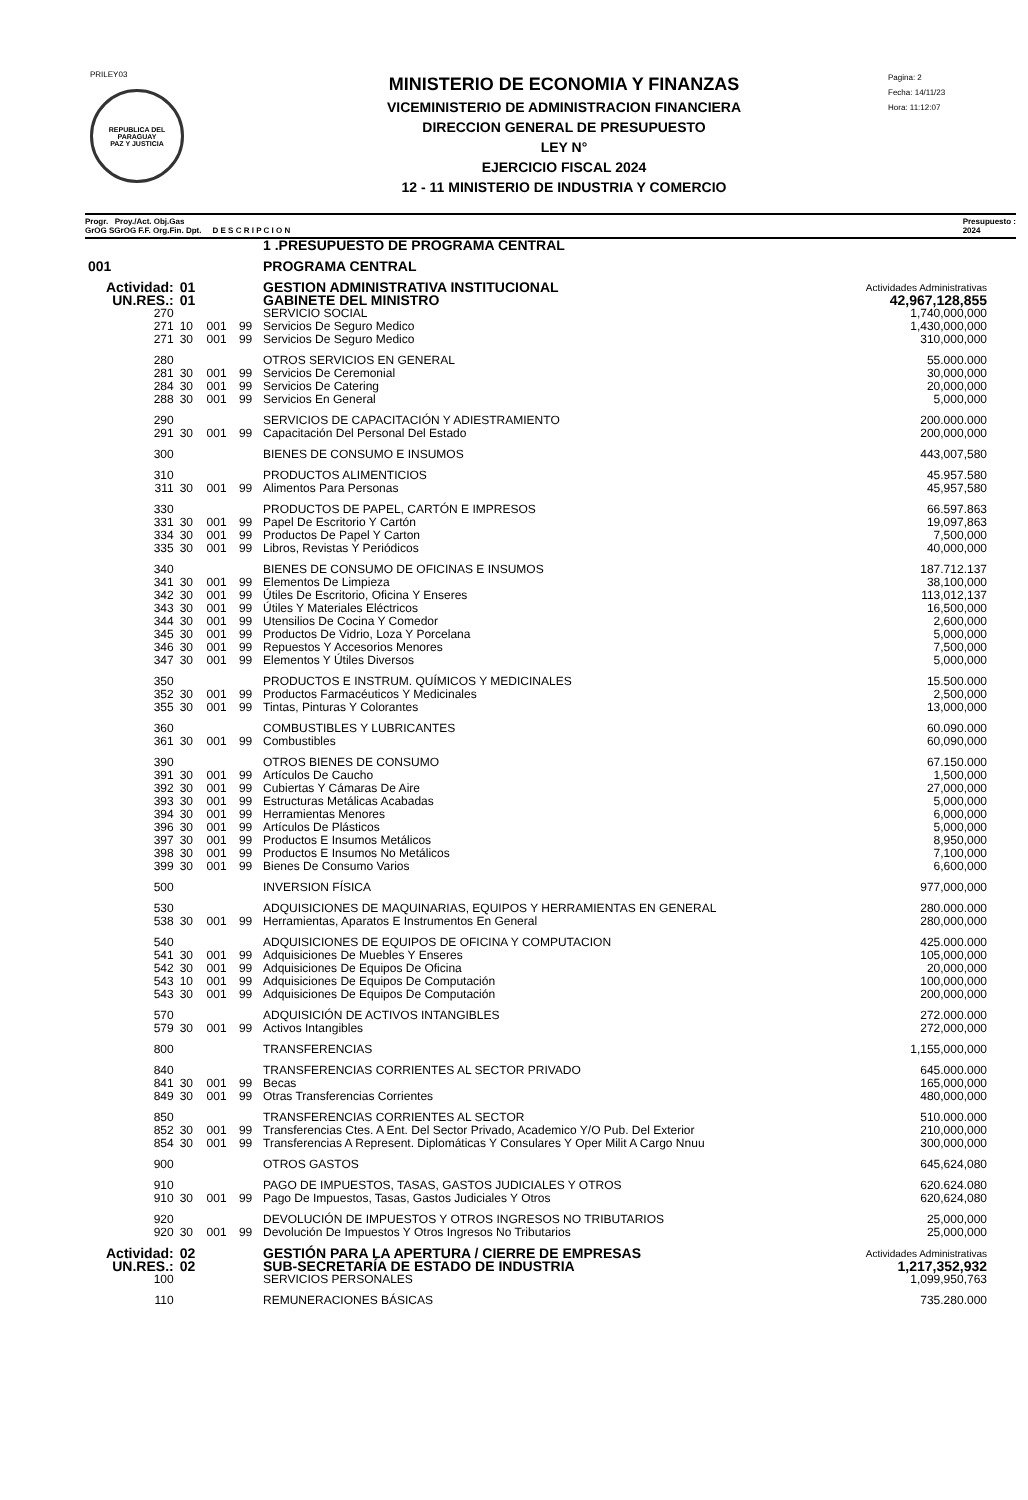PRILEY03
REPUBLICA DEL PARAGUAY
PAZ Y JUSTICIA
MINISTERIO DE ECONOMIA Y FINANZAS
VICEMINISTERIO DE ADMINISTRACION FINANCIERA
DIRECCION GENERAL DE PRESUPUESTO
LEY N°
EJERCICIO FISCAL 2024
12 - 11 MINISTERIO DE INDUSTRIA Y COMERCIO
Pagina: 2
Fecha: 14/11/23
Hora: 11:12:07
Progr. Proy./Act. Obj.Gas
GrOG SGrOG F.F. Org.Fin. Dpt. D E S C R I P C I O N Presupuesto :
2024
| | | | | 1 .PRESUPUESTO DE PROGRAMA CENTRAL | |
| 001 | | | | PROGRAMA CENTRAL | |
| Actividad: | 01 | | | GESTION ADMINISTRATIVA INSTITUCIONAL | Actividades Administrativas |
| UN.RES.: | 01 | | | GABINETE DEL MINISTRO | 42,967,128,855 |
| 270 | | | | SERVICIO SOCIAL | 1,740,000,000 |
| 271 | 10 | 001 | 99 | Servicios De Seguro Medico | 1,430,000,000 |
| 271 | 30 | 001 | 99 | Servicios De Seguro Medico | 310,000,000 |
| 280 | | | | OTROS SERVICIOS EN GENERAL | 55.000.000 |
| 281 | 30 | 001 | 99 | Servicios De Ceremonial | 30,000,000 |
| 284 | 30 | 001 | 99 | Servicios De Catering | 20,000,000 |
| 288 | 30 | 001 | 99 | Servicios En General | 5,000,000 |
| 290 | | | | SERVICIOS DE CAPACITACIÓN Y ADIESTRAMIENTO | 200.000.000 |
| 291 | 30 | 001 | 99 | Capacitación Del Personal Del Estado | 200,000,000 |
| 300 | | | | BIENES DE CONSUMO E INSUMOS | 443,007,580 |
| 310 | | | | PRODUCTOS ALIMENTICIOS | 45.957.580 |
| 311 | 30 | 001 | 99 | Alimentos Para Personas | 45,957,580 |
| 330 | | | | PRODUCTOS DE PAPEL, CARTÓN E IMPRESOS | 66.597.863 |
| 331 | 30 | 001 | 99 | Papel De Escritorio Y Cartón | 19,097,863 |
| 334 | 30 | 001 | 99 | Productos De Papel Y Carton | 7,500,000 |
| 335 | 30 | 001 | 99 | Libros, Revistas Y Periódicos | 40,000,000 |
| 340 | | | | BIENES DE CONSUMO DE OFICINAS E INSUMOS | 187.712.137 |
| 341 | 30 | 001 | 99 | Elementos De Limpieza | 38,100,000 |
| 342 | 30 | 001 | 99 | Útiles De Escritorio, Oficina Y Enseres | 113,012,137 |
| 343 | 30 | 001 | 99 | Útiles Y Materiales Eléctricos | 16,500,000 |
| 344 | 30 | 001 | 99 | Utensilios De Cocina Y Comedor | 2,600,000 |
| 345 | 30 | 001 | 99 | Productos De Vidrio, Loza Y Porcelana | 5,000,000 |
| 346 | 30 | 001 | 99 | Repuestos Y Accesorios Menores | 7,500,000 |
| 347 | 30 | 001 | 99 | Elementos Y Útiles Diversos | 5,000,000 |
| 350 | | | | PRODUCTOS E INSTRUM. QUÍMICOS Y MEDICINALES | 15.500.000 |
| 352 | 30 | 001 | 99 | Productos Farmacéuticos Y Medicinales | 2,500,000 |
| 355 | 30 | 001 | 99 | Tintas, Pinturas Y Colorantes | 13,000,000 |
| 360 | | | | COMBUSTIBLES Y LUBRICANTES | 60.090.000 |
| 361 | 30 | 001 | 99 | Combustibles | 60,090,000 |
| 390 | | | | OTROS BIENES DE CONSUMO | 67.150.000 |
| 391 | 30 | 001 | 99 | Artículos De Caucho | 1,500,000 |
| 392 | 30 | 001 | 99 | Cubiertas Y Cámaras De Aire | 27,000,000 |
| 393 | 30 | 001 | 99 | Estructuras Metálicas Acabadas | 5,000,000 |
| 394 | 30 | 001 | 99 | Herramientas Menores | 6,000,000 |
| 396 | 30 | 001 | 99 | Artículos De Plásticos | 5,000,000 |
| 397 | 30 | 001 | 99 | Productos E Insumos Metálicos | 8,950,000 |
| 398 | 30 | 001 | 99 | Productos E Insumos No Metálicos | 7,100,000 |
| 399 | 30 | 001 | 99 | Bienes De Consumo Varios | 6,600,000 |
| 500 | | | | INVERSION FÍSICA | 977,000,000 |
| 530 | | | | ADQUISICIONES DE MAQUINARIAS, EQUIPOS Y HERRAMIENTAS EN GENERAL | 280.000.000 |
| 538 | 30 | 001 | 99 | Herramientas, Aparatos E Instrumentos En General | 280,000,000 |
| 540 | | | | ADQUISICIONES DE EQUIPOS DE OFICINA Y COMPUTACION | 425.000.000 |
| 541 | 30 | 001 | 99 | Adquisiciones De Muebles Y Enseres | 105,000,000 |
| 542 | 30 | 001 | 99 | Adquisiciones De Equipos De Oficina | 20,000,000 |
| 543 | 10 | 001 | 99 | Adquisiciones De Equipos De Computación | 100,000,000 |
| 543 | 30 | 001 | 99 | Adquisiciones De Equipos De Computación | 200,000,000 |
| 570 | | | | ADQUISICIÓN DE ACTIVOS INTANGIBLES | 272.000.000 |
| 579 | 30 | 001 | 99 | Activos Intangibles | 272,000,000 |
| 800 | | | | TRANSFERENCIAS | 1,155,000,000 |
| 840 | | | | TRANSFERENCIAS CORRIENTES AL SECTOR PRIVADO | 645.000.000 |
| 841 | 30 | 001 | 99 | Becas | 165,000,000 |
| 849 | 30 | 001 | 99 | Otras Transferencias Corrientes | 480,000,000 |
| 850 | | | | TRANSFERENCIAS CORRIENTES AL SECTOR | 510.000.000 |
| 852 | 30 | 001 | 99 | Transferencias Ctes. A Ent. Del Sector Privado, Academico Y/O Pub. Del Exterior | 210,000,000 |
| 854 | 30 | 001 | 99 | Transferencias A Represent. Diplomáticas Y Consulares Y Oper Milit A Cargo Nnuu | 300,000,000 |
| 900 | | | | OTROS GASTOS | 645,624,080 |
| 910 | | | | PAGO DE IMPUESTOS, TASAS, GASTOS JUDICIALES Y OTROS | 620.624.080 |
| 910 | 30 | 001 | 99 | Pago De Impuestos, Tasas, Gastos Judiciales Y Otros | 620,624,080 |
| 920 | | | | DEVOLUCIÓN DE IMPUESTOS Y OTROS INGRESOS NO TRIBUTARIOS | 25,000,000 |
| 920 | 30 | 001 | 99 | Devolución De Impuestos Y Otros Ingresos No Tributarios | 25,000,000 |
| Actividad: | 02 | | | GESTIÓN PARA LA APERTURA / CIERRE DE EMPRESAS | Actividades Administrativas |
| UN.RES.: | 02 | | | SUB-SECRETARÍA DE ESTADO DE INDUSTRIA | 1,217,352,932 |
| 100 | | | | SERVICIOS PERSONALES | 1,099,950,763 |
| 110 | | | | REMUNERACIONES BÁSICAS | 735.280.000 |